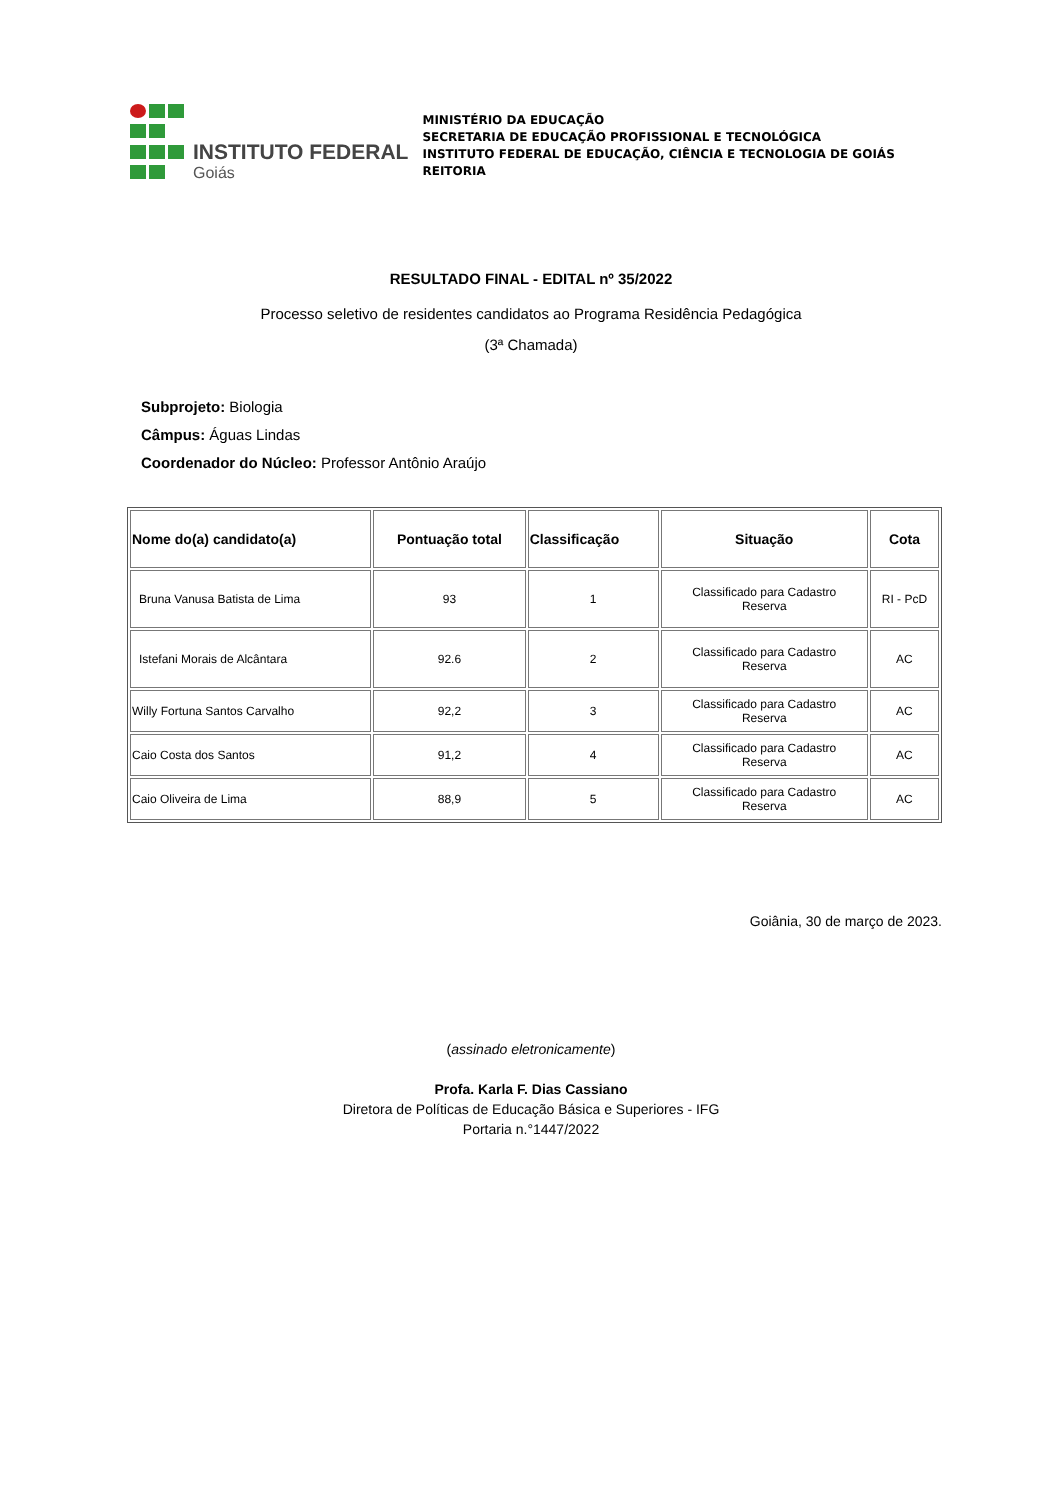INSTITUTO FEDERAL
Goiás
MINISTÉRIO DA EDUCAÇÃO
SECRETARIA DE EDUCAÇÃO PROFISSIONAL E TECNOLÓGICA
INSTITUTO FEDERAL DE EDUCAÇÃO, CIÊNCIA E TECNOLOGIA DE GOIÁS
REITORIA
RESULTADO FINAL - EDITAL nº 35/2022
Processo seletivo de residentes candidatos ao Programa Residência Pedagógica
(3ª Chamada)
Subprojeto: Biologia
Câmpus: Águas Lindas
Coordenador do Núcleo: Professor Antônio Araújo
| Nome do(a) candidato(a) | Pontuação total | Classificação | Situação | Cota |
| --- | --- | --- | --- | --- |
| Bruna Vanusa Batista de Lima | 93 | 1 | Classificado para Cadastro Reserva | RI - PcD |
| Istefani Morais de Alcântara | 92.6 | 2 | Classificado para Cadastro Reserva | AC |
| Willy Fortuna Santos Carvalho | 92,2 | 3 | Classificado para Cadastro Reserva | AC |
| Caio Costa dos Santos | 91,2 | 4 | Classificado para Cadastro Reserva | AC |
| Caio Oliveira de Lima | 88,9 | 5 | Classificado para Cadastro Reserva | AC |
Goiânia, 30 de março de 2023.
(assinado eletronicamente)
Profa. Karla F. Dias Cassiano
Diretora de Políticas de Educação Básica e Superiores - IFG
Portaria n.°1447/2022